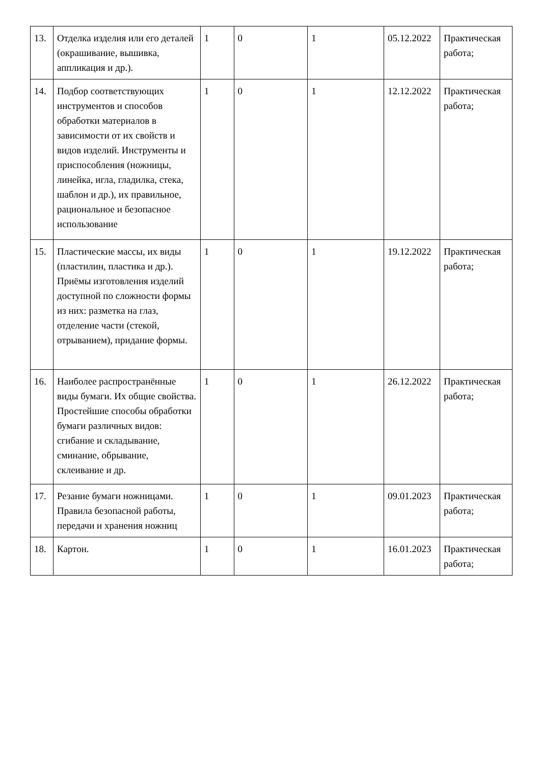| 13. | Отделка изделия или его деталей (окрашивание, вышивка, аппликация и др.). | 1 | 0 | 1 | 05.12.2022 | Практическая работа; |
| 14. | Подбор соответствующих инструментов и способов обработки материалов в зависимости от их свойств и видов изделий. Инструменты и приспособления (ножницы, линейка, игла, гладилка, стека, шаблон и др.), их правильное, рациональное и безопасное использование | 1 | 0 | 1 | 12.12.2022 | Практическая работа; |
| 15. | Пластические массы, их виды (пластилин, пластика и др.). Приёмы изготовления изделий доступной по сложности формы из них: разметка на глаз, отделение части (стекой, отрыванием), придание формы. | 1 | 0 | 1 | 19.12.2022 | Практическая работа; |
| 16. | Наиболее распространённые виды бумаги. Их общие свойства. Простейшие способы обработки бумаги различных видов: сгибание и складывание, сминание, обрывание, склеивание и др. | 1 | 0 | 1 | 26.12.2022 | Практическая работа; |
| 17. | Резание бумаги ножницами. Правила безопасной работы, передачи и хранения ножниц | 1 | 0 | 1 | 09.01.2023 | Практическая работа; |
| 18. | Картон. | 1 | 0 | 1 | 16.01.2023 | Практическая работа; |